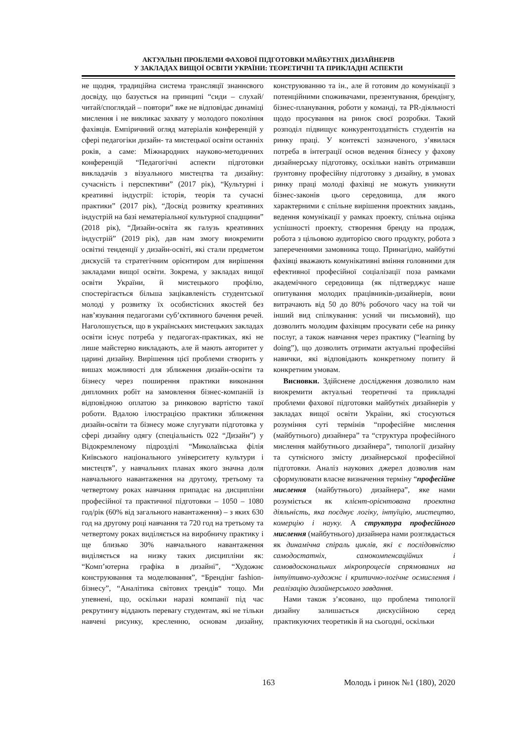АКТУАЛЬНІ ПРОБЛЕМИ ФАХОВОЇ ПІДГОТОВКИ МАЙБУТНІХ ДИЗАЙНЕРІВ
У ЗАКЛАДАХ ВИЩОЇ ОСВІТИ УКРАЇНИ: ТЕОРЕТИЧНІ ТА ПРИКЛАДНІ АСПЕКТИ
не щодня, традиційна система трансляції знаннєвого досвіду, що базується на принципі “сиди – слухай/читай/споглядай – повтори” вже не відповідає динаміці мислення і не викликає захвату у молодого покоління фахівців. Емпіричний огляд матеріалів конференцій у сфері педагогіки дизайн- та мистецької освіти останніх років, а саме: Міжнародних науково-методичних конференцій “Педагогічні аспекти підготовки викладачів з візуального мистецтва та дизайну: сучасність і перспективи” (2017 рік), “Культурні і креативні індустрії: історія, теорія та сучасні практики” (2017 рік), “Досвід розвитку креативних індустрій на базі нематеріальної культурної спадщини” (2018 рік), “Дизайн-освіта як галузь креативних індустрій” (2019 рік), дав нам змогу виокремити освітні тенденції у дизайн-освіті, які стали предметом дискусій та стратегічним орієнтиром для вирішення закладами вищої освіти. Зокрема, у закладах вищої освіти України, й мистецького профілю, спостерігається більша зацікавленість студентської молоді у розвитку їх особистісних якостей без нав’язування педагогами суб’єктивного бачення речей. Наголошується, що в українських мистецьких закладах освіти існує потреба у педагогах-практиках, які не лише майстерно викладають, але й мають авторитет у царині дизайну. Вирішення цієї проблеми створить у вишах можливості для зближення дизайн-освіти та бізнесу через поширення практики виконання дипломних робіт на замовлення бізнес-компаній із відповідною оплатою за ринковою вартістю такої роботи. Вдалою ілюстрацією практики зближення дизайн-освіти та бізнесу може слугувати підготовка у сфері дизайну одягу (спеціальність 022 “Дизайн”) у Відокремленому підрозділі “Миколаївська філія Київського національного університету культури і мистецтв”, у навчальних планах якого значна доля навчального навантаження на другому, третьому та четвертому роках навчання припадає на дисципліни професійної та практичної підготовки – 1050 – 1080 год/рік (60% від загального навантаження) – з яких 630 год на другому році навчання та 720 год на третьому та четвертому роках виділяється на виробничу практику і ще близько 30% навчального навантаження виділяється на низку таких дисципліни як: “Комп’ютерна графіка в дизайні”, “Художнє конструювання та моделювання”, “Брендінг fashion-бізнесу”, “Аналітика світових трендів“ тощо. Ми упевнені, що, оскільки наразі компанії під час рекрутингу віддають перевагу студентам, які не тільки навчені рисунку, кресленню, основам дизайну, конструюванню та ін., але й готовим до комунікації з потенційними споживачами, презентування, брендінгу, бізнес-планування, роботи у команді, та PR-діяльності щодо просування на ринок своєї розробки. Такий розподіл підвищує конкурентоздатність студентів на ринку праці. У контексті зазначеного, з’явилася потреба в інтеграції основ ведення бізнесу у фахову дизайнерську підготовку, оскільки навіть отримавши ґрунтовну професійну підготовку з дизайну, в умовах ринку праці молоді фахівці не можуть уникнути бізнес-законів цього середовища, для якого характерними є спільне вирішення проектних завдань, ведення комунікації у рамках проекту, спільна оцінка успішності проекту, створення бренду на продаж, робота з цільовою аудиторією свого продукту, робота з запереченнями замовника тощо. Принагідно, майбутні фахівці вважають комунікативні вміння головними для ефективної професійної соціалізації поза рамками академічного середовища (як підтверджує наше опитування молодих працівників-дизайнерів, вони витрачають від 50 до 80% робочого часу на той чи інший вид спілкування: усний чи письмовий), що дозволить молодим фахівцям просувати себе на ринку послуг, а також навчання через практику (“learning by doing”), що дозволить отримати актуальні професійні навички, які відповідають конкретному попиту й конкретним умовам.
Висновки. Здійснене дослідження дозволило нам виокремити актуальні теоретичні та прикладні проблеми фахової підготовки майбутніх дизайнерів у закладах вищої освіти України, які стосуються розуміння суті термінів “професійне мислення (майбутнього) дизайнера” та “структура професійного мислення майбутнього дизайнера”, типології дизайну та сутнісного змісту дизайнерської професійної підготовки. Аналіз наукових джерел дозволив нам сформулювати власне визначення терміну “професійне мислення (майбутнього) дизайнера”, яке нами розуміється як клієнт-орієнтована проектна діяльність, яка поєднує логіку, інтуїцію, мистецтво, комерцію і науку. А структура професійного мислення (майбутнього) дизайнера нами розглядається як динамічна спіраль циклів, які є послідовністю самодостатніх, самокомпенсаційних і самовдоскональних мікропроцесів спрямованих на інтуїтивно-художнє і критично-логічне осмислення і реалізацію дизайнерського завдання.
Нами також з’ясовано, що проблема типології дизайну залишається дискусійною серед практикуючих теоретиків й на сьогодні, оскільки
163 Молодь і ринок №1 (180), 2020